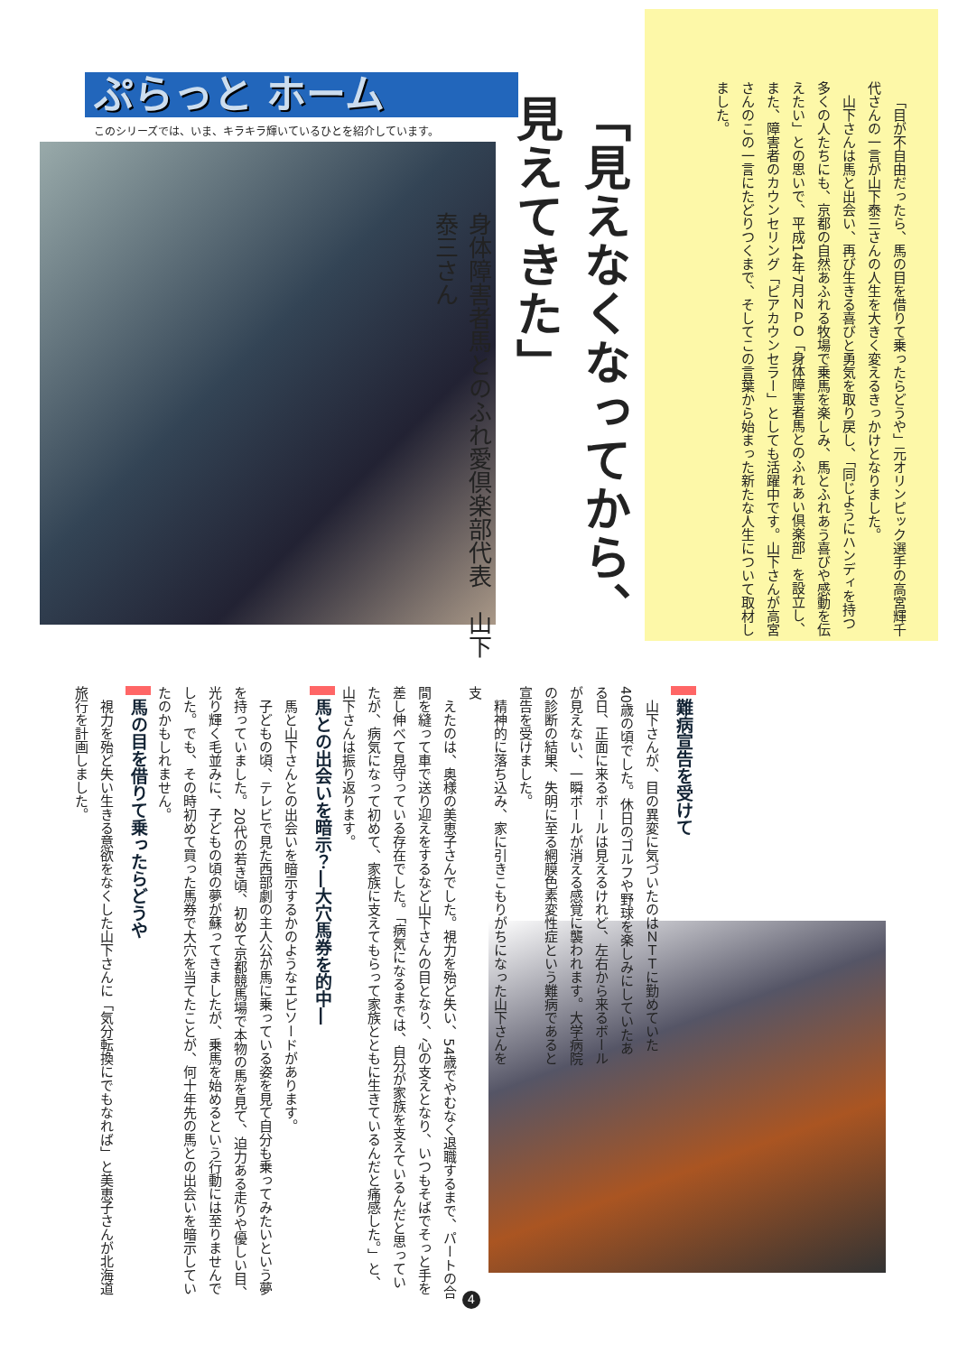「目が不自由だったら、馬の目を借りて乗ったらどうや」元オリンピック選手の高宮輝千代さんの一言が山下泰三さんの人生を大きく変えるきっかけとなりました。
山下さんは馬と出会い、再び生きる喜びと勇気を取り戻し、「同じようにハンディを持つ多くの人たちにも、京都の自然あふれる牧場で乗馬を楽しみ、馬とふれあう喜びや感動を伝えたい」との思いで、平成14年7月ＮＰＯ「身体障害者馬とのふれあい倶楽部」を設立し、また、障害者のカウンセリング「ピアカウンセラー」としても活躍中です。山下さんが高宮さんのこの一言にたどりつくまで、そしてこの言葉から始まった新たな人生について取材しました。
「見えなくなってから、見えてきた」
身体障害者馬とのふれ愛倶楽部代表　山下　泰三さん
ぷらっと ホーム
このシリーズでは、いま、キラキラ輝いているひとを紹介しています。
難病宣告を受けて
山下さんが、目の異変に気づいたのはＮＴＴに勤めていた40歳の頃でした。休日のゴルフや野球を楽しみにしていたある日、正面に来るボールは見えるけれど、左右から来るボールが見えない、一瞬ボールが消える感覚に襲われます。大学病院の診断の結果、失明に至る網膜色素変性症という難病であると宣告を受けました。
精神的に落ち込み、家に引きこもりがちになった山下さんを支
えたのは、奥様の美恵子さんでした。視力を殆ど失い、54歳でやむなく退職するまで、パートの合間を縫って車で送り迎えをするなど山下さんの目となり、心の支えとなり、いつもそばでそっと手を差し伸べて見守っている存在でした。「病気になるまでは、自分が家族を支えているんだと思っていたが、病気になって初めて、家族に支えてもらって家族とともに生きているんだと痛感した。」と、山下さんは振り返ります。
馬との出会いを暗示？―大穴馬券を的中―
馬と山下さんとの出会いを暗示するかのようなエピソードがあります。
子どもの頃、テレビで見た西部劇の主人公が馬に乗っている姿を見て自分も乗ってみたいという夢を持っていました。20代の若き頃、初めて京都競馬場で本物の馬を見て、迫力ある走りや優しい目、光り輝く毛並みに、子どもの頃の夢が蘇ってきましたが、乗馬を始めるという行動には至りませんでした。でも、その時初めて買った馬券で大穴を当てたことが、何十年先の馬との出会いを暗示していたのかもしれません。
馬の目を借りて乗ったらどうや
視力を殆ど失い生きる意欲をなくした山下さんに「気分転換にでもなれば」と美恵子さんが北海道旅行を計画しました。
4